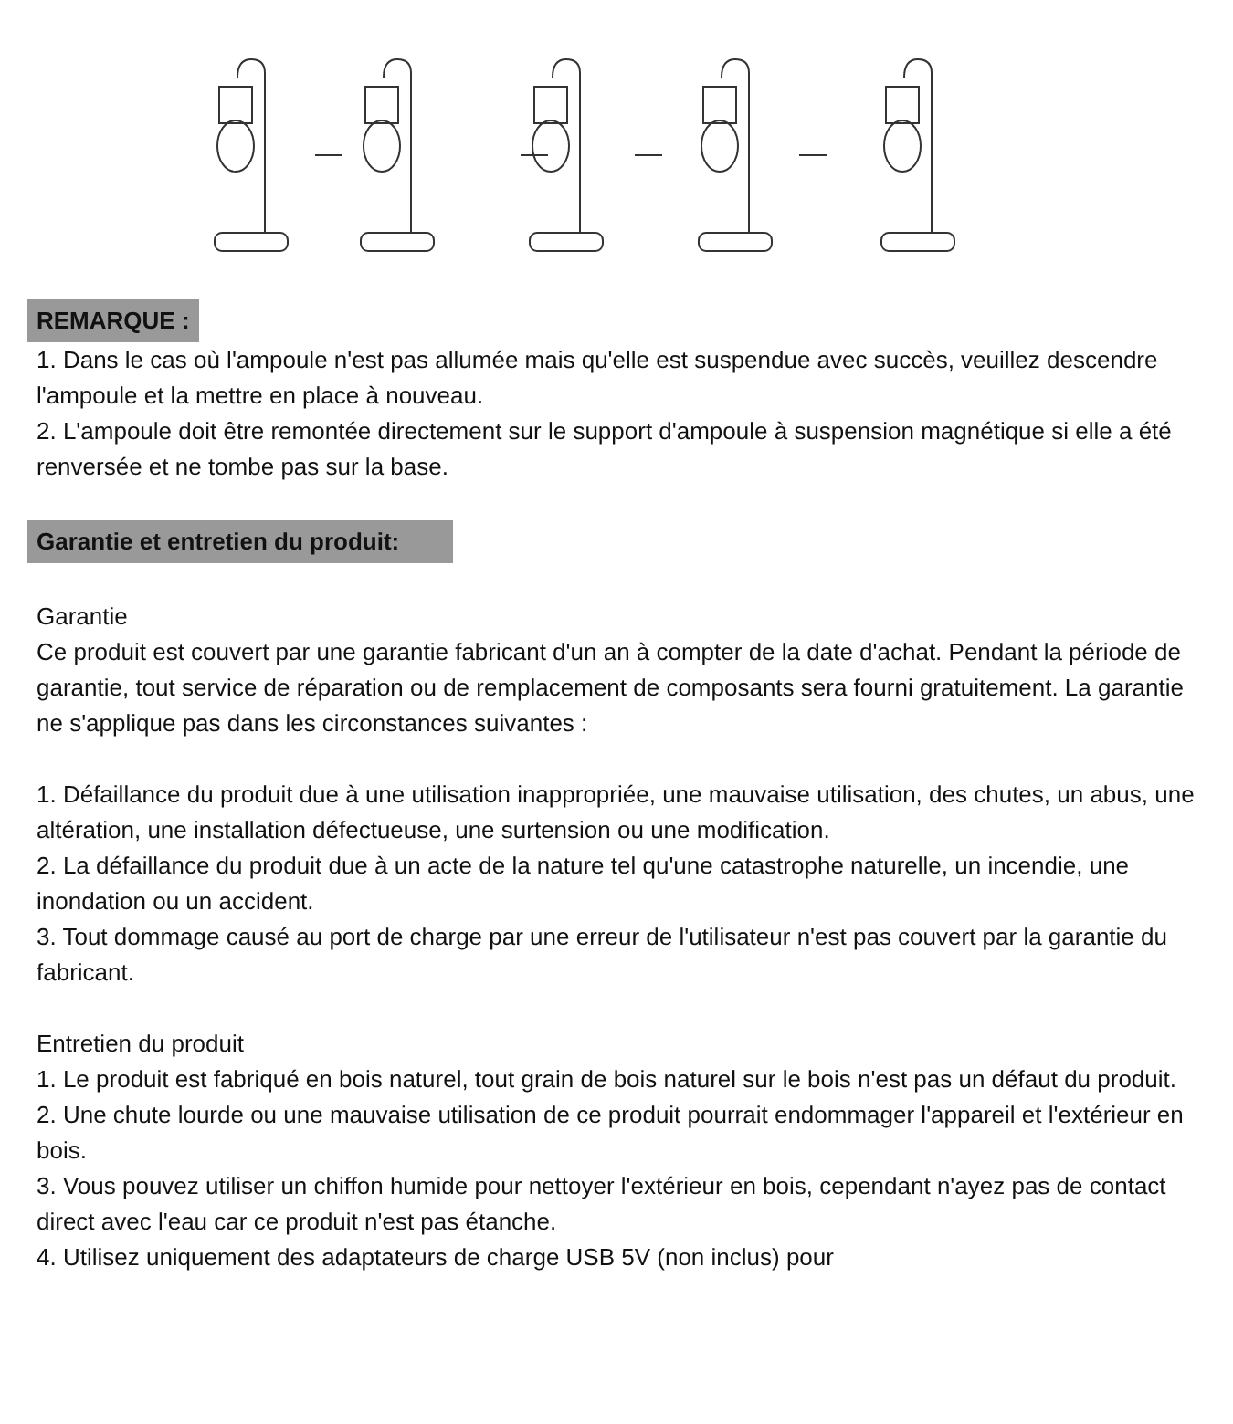REMARQUE :
1. Dans le cas où l'ampoule n'est pas allumée mais qu'elle est suspendue avec succès, veuillez descendre l'ampoule et la mettre en place à nouveau.
2. L'ampoule doit être remontée directement sur le support d'ampoule à suspension magnétique si elle a été renversée et ne tombe pas sur la base.
Garantie et entretien du produit:
Garantie
Ce produit est couvert par une garantie fabricant d'un an à compter de la date d'achat. Pendant la période de garantie, tout service de réparation ou de remplacement de composants sera fourni gratuitement. La garantie ne s'applique pas dans les circonstances suivantes :
1. Défaillance du produit due à une utilisation inappropriée, une mauvaise utilisation, des chutes, un abus, une altération, une installation défectueuse, une surtension ou une modification.
2. La défaillance du produit due à un acte de la nature tel qu'une catastrophe naturelle, un incendie, une inondation ou un accident.
3. Tout dommage causé au port de charge par une erreur de l'utilisateur n'est pas couvert par la garantie du fabricant.
Entretien du produit
1. Le produit est fabriqué en bois naturel, tout grain de bois naturel sur le bois n'est pas un défaut du produit.
2. Une chute lourde ou une mauvaise utilisation de ce produit pourrait endommager l'appareil et l'extérieur en bois.
3. Vous pouvez utiliser un chiffon humide pour nettoyer l'extérieur en bois, cependant n'ayez pas de contact direct avec l'eau car ce produit n'est pas étanche.
4. Utilisez uniquement des adaptateurs de charge USB 5V (non inclus) pour